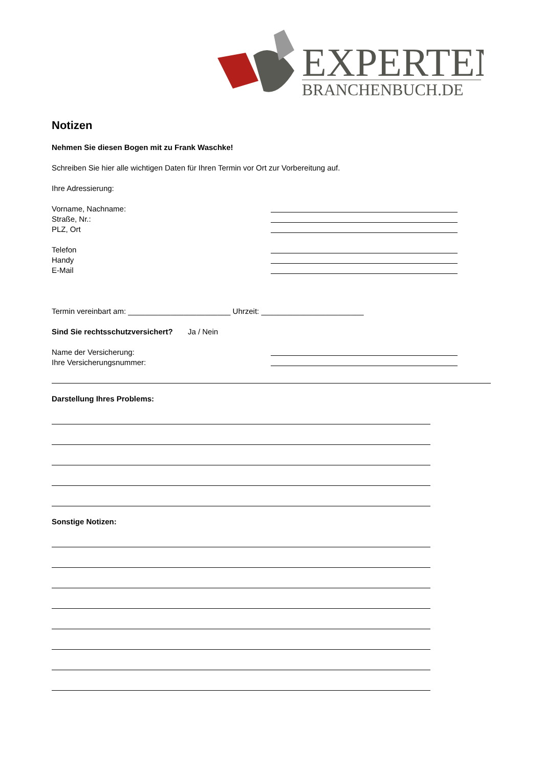EXPERTEN
BRANCHENBUCH.DE
Notizen
Nehmen Sie diesen Bogen mit zu Frank Waschke!
Schreiben Sie hier alle wichtigen Daten für Ihren Termin vor Ort zur Vorbereitung auf.
Ihre Adressierung:
Vorname, Nachname:
Straße, Nr.:
PLZ, Ort
Telefon
Handy
E-Mail
Termin vereinbart am: ________________________ Uhrzeit: ________________________
Sind Sie rechtsschutzversichert? Ja / Nein
Name der Versicherung:
Ihre Versicherungsnummer:
Darstellung Ihres Problems:
Sonstige Notizen: